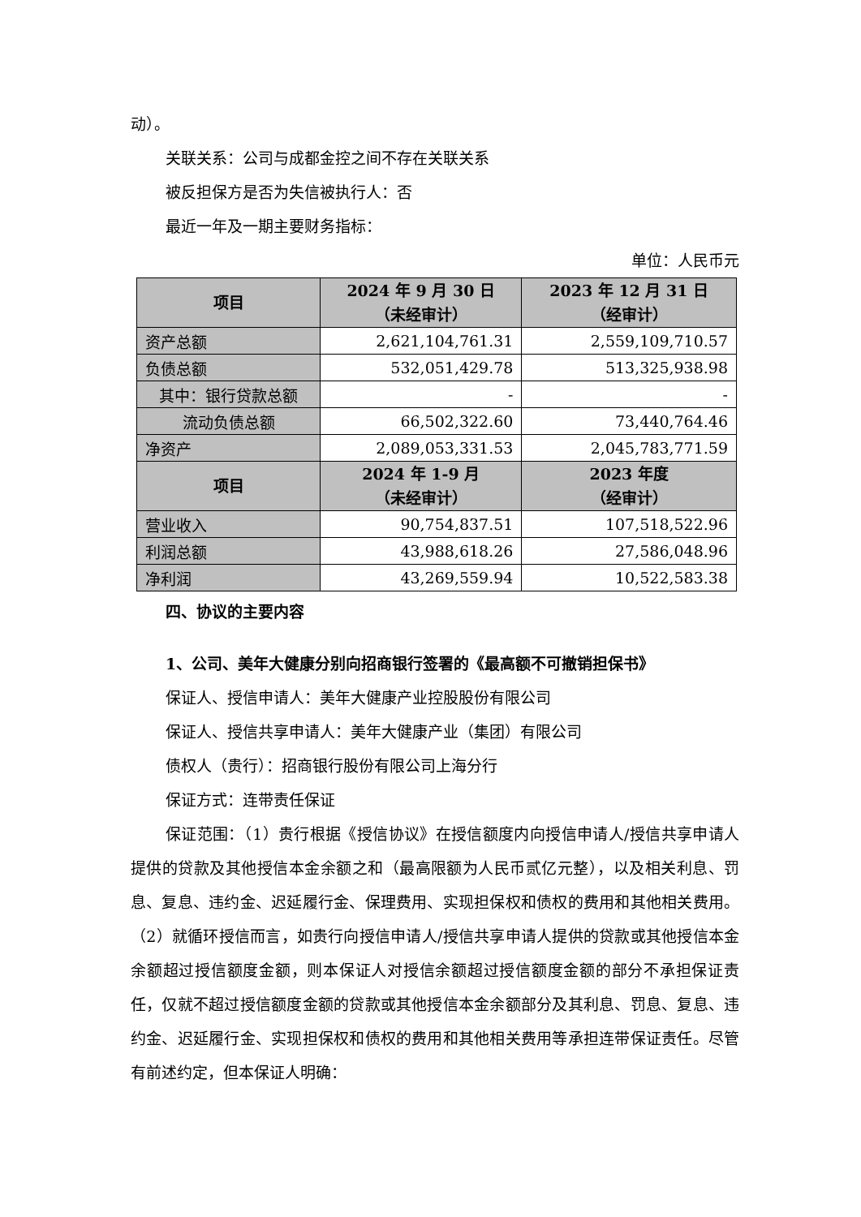动）。
关联关系：公司与成都金控之间不存在关联关系
被反担保方是否为失信被执行人：否
最近一年及一期主要财务指标：
单位：人民币元
| 项目 | 2024 年 9 月 30 日 （未经审计） | 2023 年 12 月 31 日 （经审计） |
| --- | --- | --- |
| 资产总额 | 2,621,104,761.31 | 2,559,109,710.57 |
| 负债总额 | 532,051,429.78 | 513,325,938.98 |
| 其中：银行贷款总额 | - | - |
| 流动负债总额 | 66,502,322.60 | 73,440,764.46 |
| 净资产 | 2,089,053,331.53 | 2,045,783,771.59 |
| 项目 | 2024 年 1-9 月 （未经审计） | 2023 年度 （经审计） |
| 营业收入 | 90,754,837.51 | 107,518,522.96 |
| 利润总额 | 43,988,618.26 | 27,586,048.96 |
| 净利润 | 43,269,559.94 | 10,522,583.38 |
四、协议的主要内容
1、公司、美年大健康分别向招商银行签署的《最高额不可撤销担保书》
保证人、授信申请人：美年大健康产业控股股份有限公司
保证人、授信共享申请人：美年大健康产业（集团）有限公司
债权人（贵行）：招商银行股份有限公司上海分行
保证方式：连带责任保证
保证范围：（1）贵行根据《授信协议》在授信额度内向授信申请人/授信共享申请人提供的贷款及其他授信本金余额之和（最高限额为人民币贰亿元整），以及相关利息、罚息、复息、违约金、迟延履行金、保理费用、实现担保权和债权的费用和其他相关费用。（2）就循环授信而言，如贵行向授信申请人/授信共享申请人提供的贷款或其他授信本金余额超过授信额度金额，则本保证人对授信余额超过授信额度金额的部分不承担保证责任，仅就不超过授信额度金额的贷款或其他授信本金余额部分及其利息、罚息、复息、违约金、迟延履行金、实现担保权和债权的费用和其他相关费用等承担连带保证责任。尽管有前述约定，但本保证人明确：